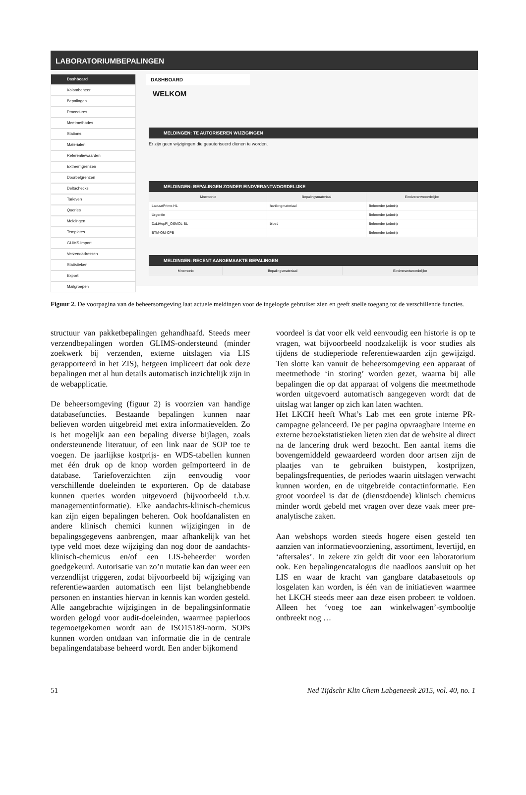LABORATORIUMBEPALINGEN
Dashboard
Kolombeheer
Bepalingen
Procedures
Meetmethodes
Stations
Materialen
Referentiewaarden
Extreemgrenzen
Doorbelgrenzen
Deltachecks
Tarieven
Queries
Meldingen
Templates
GLIMS Import
Verzendadressen
Statistieken
Export
Mailgroepen
DASHBOARD
WELKOM
MELDINGEN: TE AUTORISEREN WIJZIGINGEN
Er zijn geen wijzigingen die geautoriseerd dienen te worden.
MELDINGEN: BEPALINGEN ZONDER EINDVERANTWOORDELIJKE
| Mnemonic | Bepalingsmateriaal | Eindverantwoordelijke |
| --- | --- | --- |
| LactaatPrime-HL | hartlongmateriaal | Beheerder (admin) |
| Urgentie | | Beheerder (admin) |
| DxLiHepPl_OSMOL-BL | bloed | Beheerder (admin) |
| BTM-OM-CPB | | Beheerder (admin) |
MELDINGEN: RECENT AANGEMAAKTE BEPALINGEN
| Mnemonic | Bepalingsmateriaal | Eindverantwoordelijke |
| --- | --- | --- |
Figuur 2. De voorpagina van de beheersomgeving laat actuele meldingen voor de ingelogde gebruiker zien en geeft snelle toegang tot de verschillende functies.
structuur van pakketbepalingen gehandhaafd. Steeds meer verzendbepalingen worden GLIMS-ondersteund (minder zoekwerk bij verzenden, externe uitslagen via LIS gerapporteerd in het ZIS), hetgeen impliceert dat ook deze bepalingen met al hun details automatisch inzichtelijk zijn in de webapplicatie.
De beheersomgeving (figuur 2) is voorzien van handige databasefuncties. Bestaande bepalingen kunnen naar believen worden uitgebreid met extra informatievelden. Zo is het mogelijk aan een bepaling diverse bijlagen, zoals ondersteunende literatuur, of een link naar de SOP toe te voegen. De jaarlijkse kostprijs- en WDS-tabellen kunnen met één druk op de knop worden geïmporteerd in de database. Tariefoverzichten zijn eenvoudig voor verschillende doeleinden te exporteren. Op de database kunnen queries worden uitgevoerd (bijvoorbeeld t.b.v. managementinformatie). Elke aandachts-klinisch-chemicus kan zijn eigen bepalingen beheren. Ook hoofdanalisten en andere klinisch chemici kunnen wijzigingen in de bepalingsgegevens aanbrengen, maar afhankelijk van het type veld moet deze wijziging dan nog door de aandachts-klinisch-chemicus en/of een LIS-beheerder worden goedgekeurd. Autorisatie van zo’n mutatie kan dan weer een verzendlijst triggeren, zodat bijvoorbeeld bij wijziging van referentiewaarden automatisch een lijst belanghebbende personen en instanties hiervan in kennis kan worden gesteld. Alle aangebrachte wijzigingen in de bepalingsinformatie worden gelogd voor audit-doeleinden, waarmee papierloos tegemoetgekomen wordt aan de ISO15189-norm. SOPs kunnen worden ontdaan van informatie die in de centrale bepalingendatabase beheerd wordt. Een ander bijkomend
voordeel is dat voor elk veld eenvoudig een historie is op te vragen, wat bijvoorbeeld noodzakelijk is voor studies als tijdens de studieperiode referentiewaarden zijn gewijzigd. Ten slotte kan vanuit de beheersomgeving een apparaat of meetmethode ‘in storing’ worden gezet, waarna bij alle bepalingen die op dat apparaat of volgens die meetmethode worden uitgevoerd automatisch aangegeven wordt dat de uitslag wat langer op zich kan laten wachten.
Het LKCH heeft What’s Lab met een grote interne PR-campagne gelanceerd. De per pagina opvraagbare interne en externe bezoekstatistieken lieten zien dat de website al direct na de lancering druk werd bezocht. Een aantal items die bovengemiddeld gewaardeerd worden door artsen zijn de plaatjes van te gebruiken buistypen, kostprijzen, bepalingsfrequenties, de periodes waarin uitslagen verwacht kunnen worden, en de uitgebreide contactinformatie. Een groot voordeel is dat de (dienstdoende) klinisch chemicus minder wordt gebeld met vragen over deze vaak meer pre-analytische zaken.
Aan webshops worden steeds hogere eisen gesteld ten aanzien van informatievoorziening, assortiment, levertijd, en ‘aftersales’. In zekere zin geldt dit voor een laboratorium ook. Een bepalingencatalogus die naadloos aansluit op het LIS en waar de kracht van gangbare databasetools op losgelaten kan worden, is één van de initiatieven waarmee het LKCH steeds meer aan deze eisen probeert te voldoen. Alleen het ‘voeg toe aan winkelwagen’-symbooltje ontbreekt nog …
51 Ned Tijdschr Klin Chem Labgeneesk 2015, vol. 40, no. 1